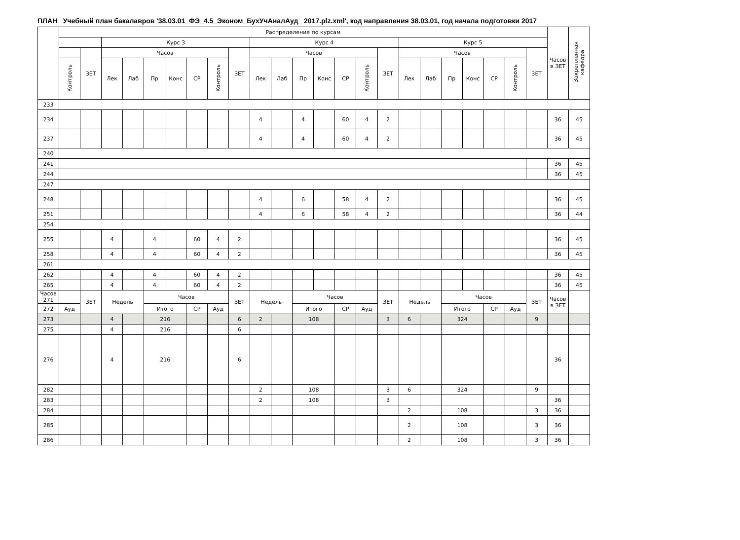ПЛАН Учебный план бакалавров '38.03.01_ФЭ_4.5_Эконом_БухУчАналАуд_ 2017.plz.xml', код направления 38.03.01, год начала подготовки 2017
| | Распределение по курсам | | | | | | | | | | | | | | | | | | | | | | | Часов в ЗЕТ | Закрепленная кафедра |
| --- | --- | --- | --- | --- | --- | --- | --- | --- | --- | --- | --- | --- | --- | --- | --- | --- | --- | --- | --- | --- | --- | --- | --- | --- | --- |
| | | | Курс 3 | | | | | | | Курс 4 | | | | | | | Курс 5 | | | | | | | | |
| | | ЗЕТ | Часов | | | | | | ЗЕТ | Часов | | | | | | ЗЕТ | Часов | | | | | | ЗЕТ | | |
| | Контроль | | Лек | Лаб | Пр | Конс | СР | Контроль | | Лек | Лаб | Пр | Конс | СР | Контроль | | Лек | Лаб | Пр | Конс | СР | Контроль | | | |
| 233 | | | | | | | | | | | | | | | | | | | | | | | | | |
| 234 | | | | | | | | | | 4 | | 4 | | 60 | 4 | 2 | | | | | | | | 36 | 45 |
| 237 | | | | | | | | | | 4 | | 4 | | 60 | 4 | 2 | | | | | | | | 36 | 45 |
| 240 | | | | | | | | | | | | | | | | | | | | | | | | | |
| 241 | | | | | | | | | | | | | | | | | | | | | | | | 36 | 45 |
| 244 | | | | | | | | | | | | | | | | | | | | | | | | 36 | 45 |
| 247 | | | | | | | | | | | | | | | | | | | | | | | | | |
| 248 | | | | | | | | | | 4 | | 6 | | 58 | 4 | 2 | | | | | | | | 36 | 45 |
| 251 | | | | | | | | | | 4 | | 6 | | 58 | 4 | 2 | | | | | | | | 36 | 44 |
| 254 | | | | | | | | | | | | | | | | | | | | | | | | | |
| 255 | | | 4 | | 4 | | 60 | 4 | 2 | | | | | | | | | | | | | | | 36 | 45 |
| 258 | | | 4 | | 4 | | 60 | 4 | 2 | | | | | | | | | | | | | | | 36 | 45 |
| 261 | | | | | | | | | | | | | | | | | | | | | | | | | |
| 262 | | | 4 | | 4 | | 60 | 4 | 2 | | | | | | | | | | | | | | | 36 | 45 |
| 265 | | | 4 | | 4 | | 60 | 4 | 2 | | | | | | | | | | | | | | | 36 | 45 |
| Часов 271 | | ЗЕТ | Недель | | Часов | | | | ЗЕТ | Недель | | Часов | | | | ЗЕТ | Недель | | Часов | | | | ЗЕТ | Часов в ЗЕТ | |
| 272 | Ауд | | | | Итого | | СР | Ауд | | | | Итого | | СР | Ауд | | | | Итого | | СР | Ауд | | | |
| 273 | | | 4 | | 216 | | | | 6 | 2 | | 108 | | | | 3 | 6 | | 324 | | | | 9 | | |
| 275 | | | 4 | | 216 | | | | 6 | | | | | | | | | | | | | | | | |
| 276 | | | 4 | | 216 | | | | 6 | | | | | | | | | | | | | | | 36 | |
| 282 | | | | | | | | | | 2 | | 108 | | | | 3 | 6 | | 324 | | | | 9 | | |
| 283 | | | | | | | | | | 2 | | 108 | | | | 3 | | | | | | | | 36 | |
| 284 | | | | | | | | | | | | | | | | | 2 | | 108 | | | | 3 | 36 | |
| 285 | | | | | | | | | | | | | | | | | 2 | | 108 | | | | 3 | 36 | |
| 286 | | | | | | | | | | | | | | | | | 2 | | 108 | | | | 3 | 36 | |